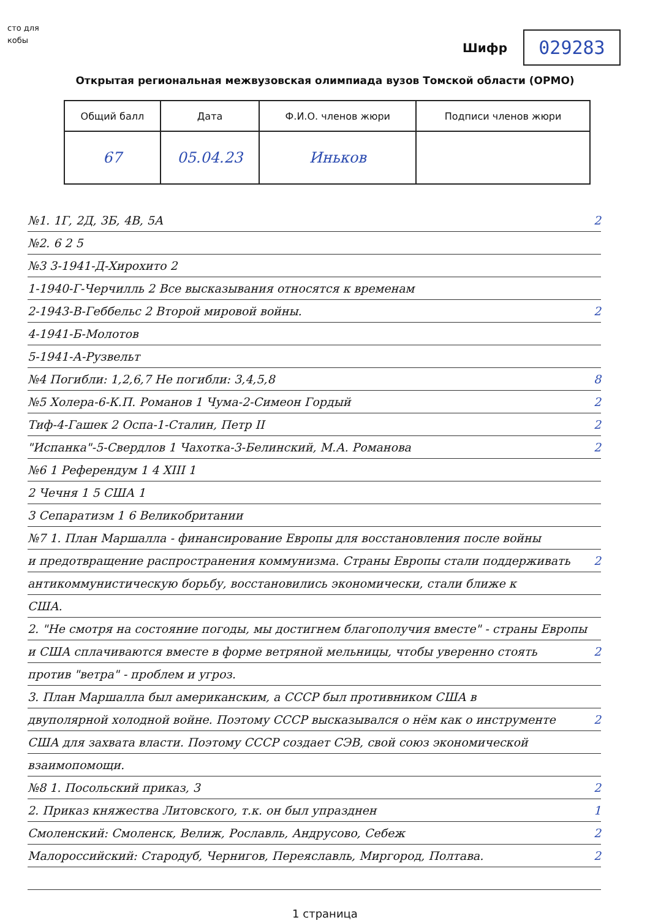сто для
кобы
Шифр
029283
Открытая региональная межвузовская олимпиада вузов Томской области (ОРМО)
| Общий балл | Дата | Ф.И.О. членов жюри | Подписи членов жюри |
| --- | --- | --- | --- |
| 67 | 05.04.23 | Иньков | |
№1. 1Г, 2Д, 3Б, 4В, 5А 2
№2. 6 2 5
№3 3-1941-Д-Хирохито 2
1-1940-Г-Черчилль 2 Все высказывания относятся к временам
2-1943-В-Геббельс 2 Второй мировой войны. 2
4-1941-Б-Молотов
5-1941-А-Рузвельт
№4 Погибли: 1,2,6,7 Не погибли: 3,4,5,8 8
№5 Холера-6-К.П. Романов 1 Чума-2-Симеон Гордый 2
Тиф-4-Гашек 2 Оспа-1-Сталин, Петр II 2
"Испанка"-5-Свердлов 1 Чахотка-3-Белинский, М.А. Романова 2
№6 1 Референдум 1 4 XIII 1
2 Чечня 1 5 США 1
3 Сепаратизм 1 6 Великобритании
№7 1. План Маршалла - финансирование Европы для восстановления после войны
и предотвращение распространения коммунизма. Страны Европы стали поддерживать 2
антикоммунистическую борьбу, восстановились экономически, стали ближе к
США.
2. "Не смотря на состояние погоды, мы достигнем благополучия вместе" - страны Европы
и США сплачиваются вместе в форме ветряной мельницы, чтобы уверенно стоять 2
против "ветра" - проблем и угроз.
3. План Маршалла был американским, а СССР был противником США в
двуполярной холодной войне. Поэтому СССР высказывался о нём как о инструменте 2
США для захвата власти. Поэтому СССР создает СЭВ, свой союз экономической
взаимопомощи.
№8 1. Посольский приказ, 3 2
2. Приказ княжества Литовского, т.к. он был упразднен 1
Смоленский: Смоленск, Велиж, Рославль, Андрусово, Себеж 2
Малороссийский: Стародуб, Чернигов, Переяславль, Миргород, Полтава. 2
1 страница